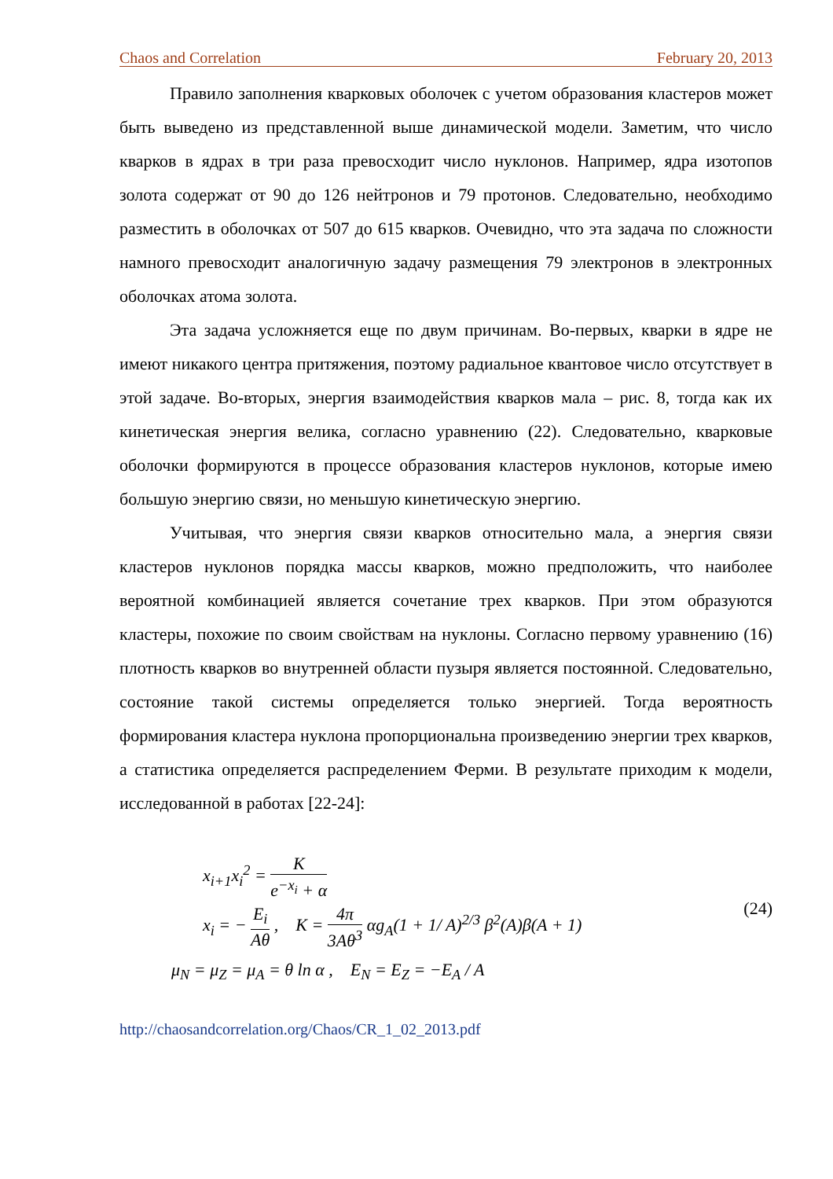Chaos and Correlation February 20, 2013
Правило заполнения кварковых оболочек с учетом образования кластеров может быть выведено из представленной выше динамической модели. Заметим, что число кварков в ядрах в три раза превосходит число нуклонов. Например, ядра изотопов золота содержат от 90 до 126 нейтронов и 79 протонов. Следовательно, необходимо разместить в оболочках от 507 до 615 кварков. Очевидно, что эта задача по сложности намного превосходит аналогичную задачу размещения 79 электронов в электронных оболочках атома золота.
Эта задача усложняется еще по двум причинам. Во-первых, кварки в ядре не имеют никакого центра притяжения, поэтому радиальное квантовое число отсутствует в этой задаче. Во-вторых, энергия взаимодействия кварков мала – рис. 8, тогда как их кинетическая энергия велика, согласно уравнению (22). Следовательно, кварковые оболочки формируются в процессе образования кластеров нуклонов, которые имею большую энергию связи, но меньшую кинетическую энергию.
Учитывая, что энергия связи кварков относительно мала, а энергия связи кластеров нуклонов порядка массы кварков, можно предположить, что наиболее вероятной комбинацией является сочетание трех кварков. При этом образуются кластеры, похожие по своим свойствам на нуклоны. Согласно первому уравнению (16) плотность кварков во внутренней области пузыря является постоянной. Следовательно, состояние такой системы определяется только энергией. Тогда вероятность формирования кластера нуклона пропорциональна произведению энергии трех кварков, а статистика определяется распределением Ферми. В результате приходим к модели, исследованной в работах [22-24]:
x<sub>i+1</sub>x<sub>i</sub><sup>2</sup> = K e<sup>−x<sub>i</sub></sup> + α
x<sub>i</sub> = − E<sub>i</sub> Aθ , K = 4π 3Aθ<sup>3</sup> αg<sub>A</sub>(1 + 1/ A)<sup>2/3</sup> β<sup>2</sup>(A)β(A + 1)
μ<sub>N</sub> = μ<sub>Z</sub> = μ<sub>A</sub> = θ ln α , E<sub>N</sub> = E<sub>Z</sub> = −E<sub>A</sub> / A
(24)
http://chaosandcorrelation.org/Chaos/CR_1_02_2013.pdf